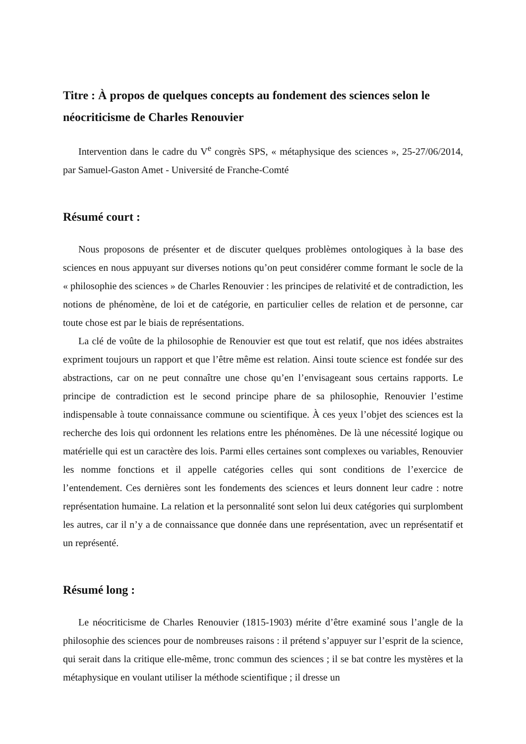Titre : À propos de quelques concepts au fondement des sciences selon le néocriticisme de Charles Renouvier
Intervention dans le cadre du V<sup>e</sup> congrès SPS, « métaphysique des sciences », 25-27/06/2014, par Samuel-Gaston Amet - Université de Franche-Comté
Résumé court :
Nous proposons de présenter et de discuter quelques problèmes ontologiques à la base des sciences en nous appuyant sur diverses notions qu’on peut considérer comme formant le socle de la « philosophie des sciences » de Charles Renouvier : les principes de relativité et de contradiction, les notions de phénomène, de loi et de catégorie, en particulier celles de relation et de personne, car toute chose est par le biais de représentations.
La clé de voûte de la philosophie de Renouvier est que tout est relatif, que nos idées abstraites expriment toujours un rapport et que l’être même est relation. Ainsi toute science est fondée sur des abstractions, car on ne peut connaître une chose qu’en l’envisageant sous certains rapports. Le principe de contradiction est le second principe phare de sa philosophie, Renouvier l’estime indispensable à toute connaissance commune ou scientifique. À ces yeux l’objet des sciences est la recherche des lois qui ordonnent les relations entre les phénomènes. De là une nécessité logique ou matérielle qui est un caractère des lois. Parmi elles certaines sont complexes ou variables, Renouvier les nomme fonctions et il appelle catégories celles qui sont conditions de l’exercice de l’entendement. Ces dernières sont les fondements des sciences et leurs donnent leur cadre : notre représentation humaine. La relation et la personnalité sont selon lui deux catégories qui surplombent les autres, car il n’y a de connaissance que donnée dans une représentation, avec un représentatif et un représenté.
Résumé long :
Le néocriticisme de Charles Renouvier (1815-1903) mérite d’être examiné sous l’angle de la philosophie des sciences pour de nombreuses raisons : il prétend s’appuyer sur l’esprit de la science, qui serait dans la critique elle-même, tronc commun des sciences ; il se bat contre les mystères et la métaphysique en voulant utiliser la méthode scientifique ; il dresse un